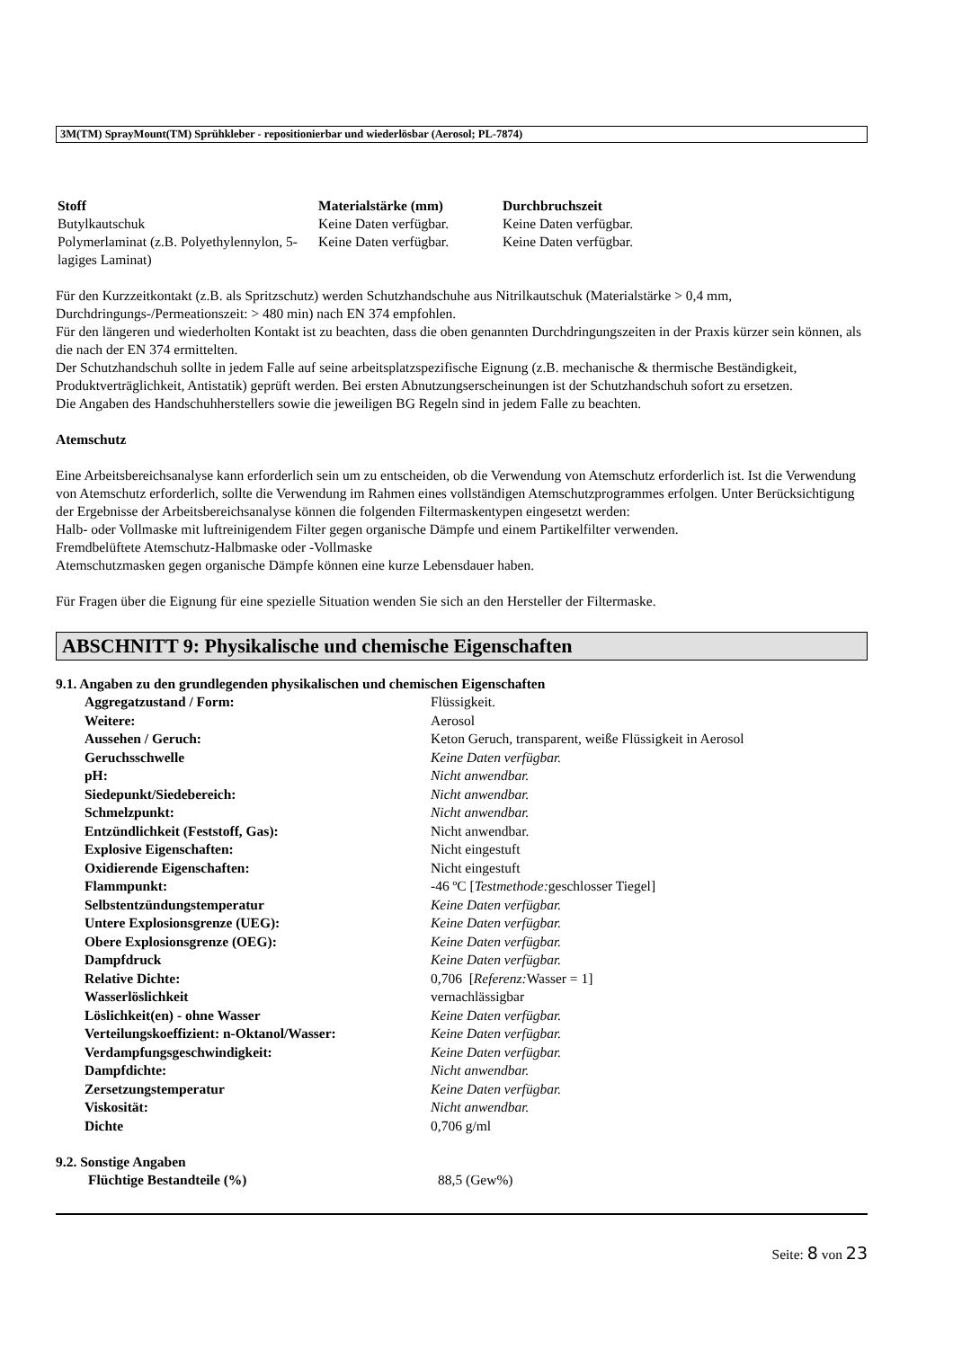3M(TM) SprayMount(TM) Sprühkleber - repositionierbar und wiederlösbar (Aerosol; PL-7874)
| Stoff | Materialstärke (mm) | Durchbruchszeit |
| --- | --- | --- |
| Butylkautschuk | Keine Daten verfügbar. | Keine Daten verfügbar. |
| Polymerlaminat (z.B. Polyethylennylon, 5-lagiges Laminat) | Keine Daten verfügbar. | Keine Daten verfügbar. |
Für den Kurzzeitkontakt (z.B. als Spritzschutz) werden Schutzhandschuhe aus Nitrilkautschuk (Materialstärke > 0,4 mm, Durchdringungs-/Permeationszeit: > 480 min) nach EN 374 empfohlen.
Für den längeren und wiederholten Kontakt ist zu beachten, dass die oben genannten Durchdringungszeiten in der Praxis kürzer sein können, als die nach der EN 374 ermittelten.
Der Schutzhandschuh sollte in jedem Falle auf seine arbeitsplatzspezifische Eignung (z.B. mechanische & thermische Beständigkeit, Produktverträglichkeit, Antistatik) geprüft werden. Bei ersten Abnutzungserscheinungen ist der Schutzhandschuh sofort zu ersetzen.
Die Angaben des Handschuhherstellers sowie die jeweiligen BG Regeln sind in jedem Falle zu beachten.
Atemschutz
Eine Arbeitsbereichsanalyse kann erforderlich sein um zu entscheiden, ob die Verwendung von Atemschutz erforderlich ist. Ist die Verwendung von Atemschutz erforderlich, sollte die Verwendung im Rahmen eines vollständigen Atemschutzprogrammes erfolgen. Unter Berücksichtigung der Ergebnisse der Arbeitsbereichsanalyse können die folgenden Filtermaskentypen eingesetzt werden:
Halb- oder Vollmaske mit luftreinigendem Filter gegen organische Dämpfe und einem Partikelfilter verwenden.
Fremdbelüftete Atemschutz-Halbmaske oder -Vollmaske
Atemschutzmasken gegen organische Dämpfe können eine kurze Lebensdauer haben.
Für Fragen über die Eignung für eine spezielle Situation wenden Sie sich an den Hersteller der Filtermaske.
ABSCHNITT 9: Physikalische und chemische Eigenschaften
9.1. Angaben zu den grundlegenden physikalischen und chemischen Eigenschaften
| Aggregatzustand / Form: | Flüssigkeit. |
| Weitere: | Aerosol |
| Aussehen / Geruch: | Keton Geruch, transparent, weiße Flüssigkeit in Aerosol |
| Geruchsschwelle | Keine Daten verfügbar. |
| pH: | Nicht anwendbar. |
| Siedepunkt/Siedebereich: | Nicht anwendbar. |
| Schmelzpunkt: | Nicht anwendbar. |
| Entzündlichkeit (Feststoff, Gas): | Nicht anwendbar. |
| Explosive Eigenschaften: | Nicht eingestuft |
| Oxidierende Eigenschaften: | Nicht eingestuft |
| Flammpunkt: | -46 ºC [ Testmethode: geschlosser Tiegel] |
| Selbstentzündungstemperatur | Keine Daten verfügbar. |
| Untere Explosionsgrenze (UEG): | Keine Daten verfügbar. |
| Obere Explosionsgrenze (OEG): | Keine Daten verfügbar. |
| Dampfdruck | Keine Daten verfügbar. |
| Relative Dichte: | 0,706 [ Referenz: Wasser = 1] |
| Wasserlöslichkeit | vernachlässigbar |
| Löslichkeit(en) - ohne Wasser | Keine Daten verfügbar. |
| Verteilungskoeffizient: n-Oktanol/Wasser: | Keine Daten verfügbar. |
| Verdampfungsgeschwindigkeit: | Keine Daten verfügbar. |
| Dampfdichte: | Nicht anwendbar. |
| Zersetzungstemperatur | Keine Daten verfügbar. |
| Viskosität: | Nicht anwendbar. |
| Dichte | 0,706 g/ml |
9.2. Sonstige Angaben
| Flüchtige Bestandteile (%) | 88,5 (Gew%) |
Seite: 8 von 23